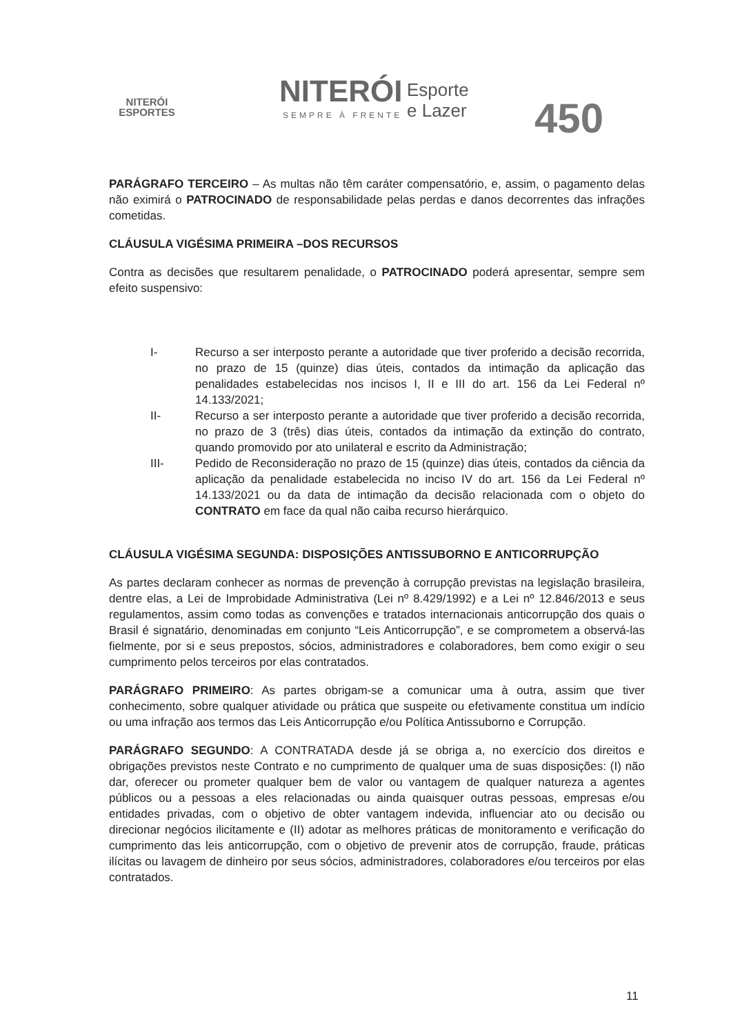NITERÓI
ESPORTES
NITERÓI
SEMPRE À FRENTE
Esporte
e Lazer
450
PARÁGRAFO TERCEIRO – As multas não têm caráter compensatório, e, assim, o pagamento delas não eximirá o PATROCINADO de responsabilidade pelas perdas e danos decorrentes das infrações cometidas.
CLÁUSULA VIGÉSIMA PRIMEIRA –DOS RECURSOS
Contra as decisões que resultarem penalidade, o PATROCINADO poderá apresentar, sempre sem efeito suspensivo:
I- Recurso a ser interposto perante a autoridade que tiver proferido a decisão recorrida, no prazo de 15 (quinze) dias úteis, contados da intimação da aplicação das penalidades estabelecidas nos incisos I, II e III do art. 156 da Lei Federal nº 14.133/2021;
II- Recurso a ser interposto perante a autoridade que tiver proferido a decisão recorrida, no prazo de 3 (três) dias úteis, contados da intimação da extinção do contrato, quando promovido por ato unilateral e escrito da Administração;
III- Pedido de Reconsideração no prazo de 15 (quinze) dias úteis, contados da ciência da aplicação da penalidade estabelecida no inciso IV do art. 156 da Lei Federal nº 14.133/2021 ou da data de intimação da decisão relacionada com o objeto do CONTRATO em face da qual não caiba recurso hierárquico.
CLÁUSULA VIGÉSIMA SEGUNDA: DISPOSIÇÕES ANTISSUBORNO E ANTICORRUPÇÃO
As partes declaram conhecer as normas de prevenção à corrupção previstas na legislação brasileira, dentre elas, a Lei de Improbidade Administrativa (Lei nº 8.429/1992) e a Lei nº 12.846/2013 e seus regulamentos, assim como todas as convenções e tratados internacionais anticorrupção dos quais o Brasil é signatário, denominadas em conjunto “Leis Anticorrupção”, e se comprometem a observá-las fielmente, por si e seus prepostos, sócios, administradores e colaboradores, bem como exigir o seu cumprimento pelos terceiros por elas contratados.
PARÁGRAFO PRIMEIRO: As partes obrigam-se a comunicar uma à outra, assim que tiver conhecimento, sobre qualquer atividade ou prática que suspeite ou efetivamente constitua um indício ou uma infração aos termos das Leis Anticorrupção e/ou Política Antissuborno e Corrupção.
PARÁGRAFO SEGUNDO: A CONTRATADA desde já se obriga a, no exercício dos direitos e obrigações previstos neste Contrato e no cumprimento de qualquer uma de suas disposições: (I) não dar, oferecer ou prometer qualquer bem de valor ou vantagem de qualquer natureza a agentes públicos ou a pessoas a eles relacionadas ou ainda quaisquer outras pessoas, empresas e/ou entidades privadas, com o objetivo de obter vantagem indevida, influenciar ato ou decisão ou direcionar negócios ilicitamente e (II) adotar as melhores práticas de monitoramento e verificação do cumprimento das leis anticorrupção, com o objetivo de prevenir atos de corrupção, fraude, práticas ilícitas ou lavagem de dinheiro por seus sócios, administradores, colaboradores e/ou terceiros por elas contratados.
11